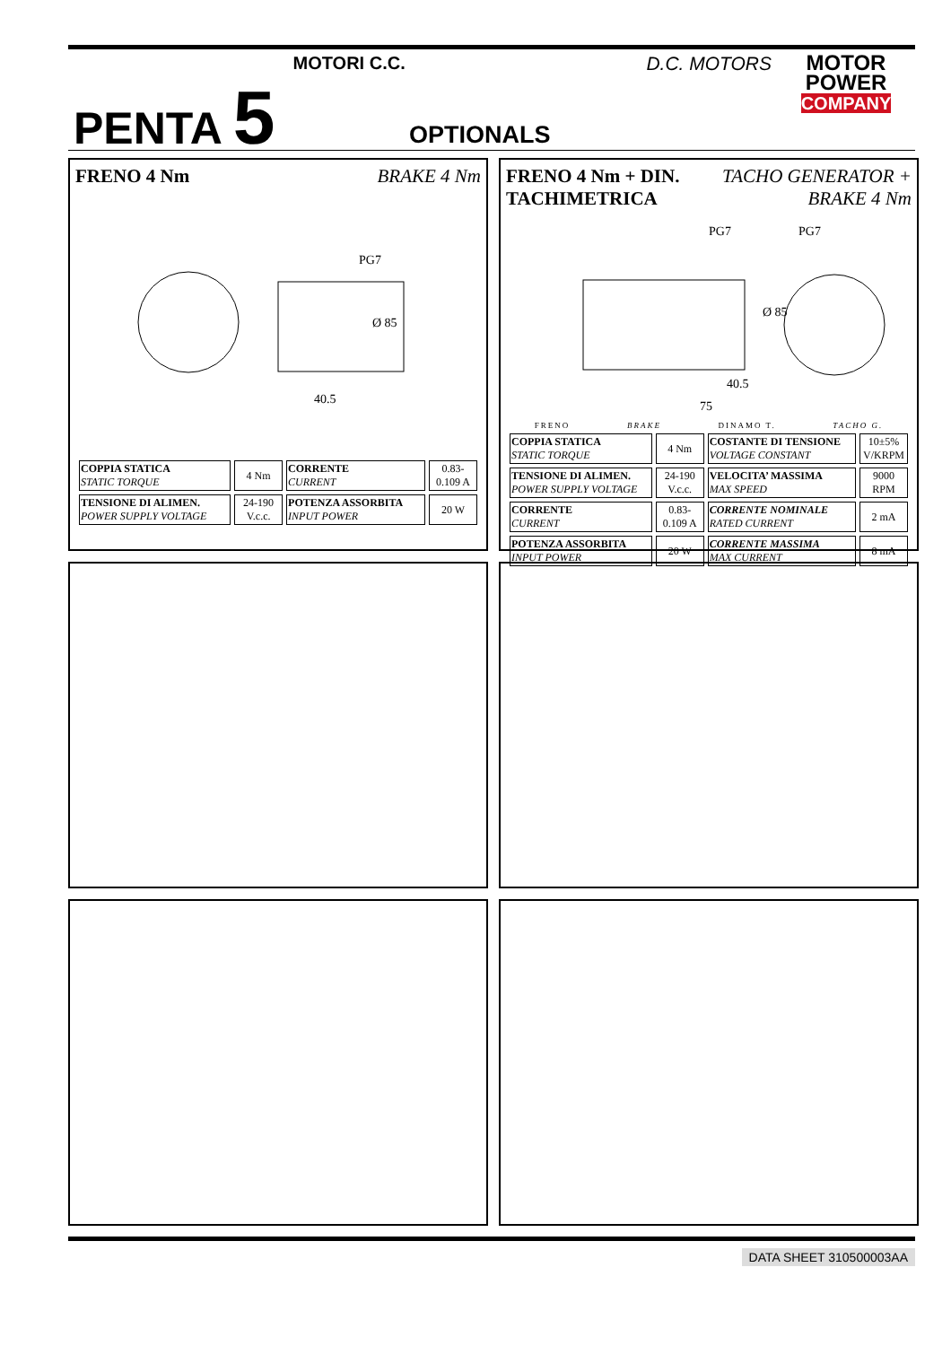PENTA 5
MOTORI C.C. D.C. MOTORS
MOTOR
POWER
COMPANY
OPTIONALS
FRENO 4 Nm BRAKE 4 Nm
PG7
Ø 85
40.5
| COPPIA STATICA STATIC TORQUE | 4 Nm | CORRENTE CURRENT | 0.83-0.109 A |
| TENSIONE DI ALIMEN. POWER SUPPLY VOLTAGE | 24-190 V.c.c. | POTENZA ASSORBITA INPUT POWER | 20 W |
FRENO 4 Nm + DIN.
TACHIMETRICA TACHO GENERATOR +
BRAKE 4 Nm
PG7
PG7
40.5
75
Ø 85
FRENO BRAKE DINAMO T. TACHO G.
| COPPIA STATICA STATIC TORQUE | 4 Nm | COSTANTE DI TENSIONE VOLTAGE CONSTANT | 10±5% V/KRPM |
| TENSIONE DI ALIMEN. POWER SUPPLY VOLTAGE | 24-190 V.c.c. | VELOCITA’ MASSIMA MAX SPEED | 9000 RPM |
| CORRENTE CURRENT | 0.83-0.109 A | CORRENTE NOMINALE RATED CURRENT | 2 mA |
| POTENZA ASSORBITA INPUT POWER | 20 W | CORRENTE MASSIMA MAX CURRENT | 8 mA |
DATA SHEET 310500003AA